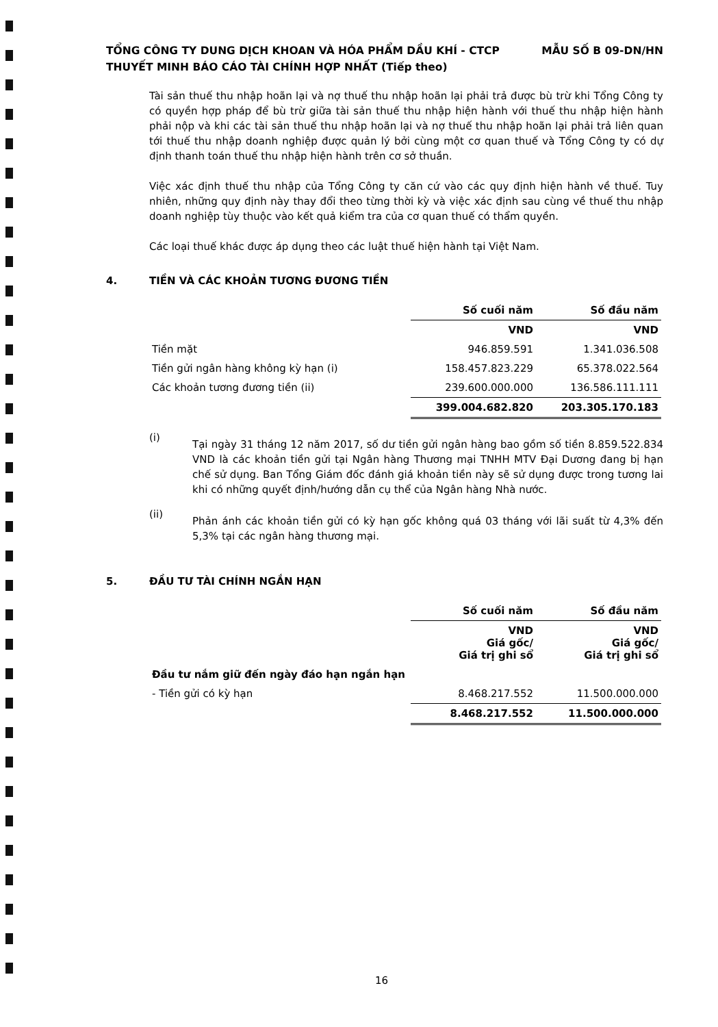TỔNG CÔNG TY DUNG DỊCH KHOAN VÀ HÓA PHẨM DẦU KHÍ - CTCP MẪU SỐ B 09-DN/HN
THUYẾT MINH BÁO CÁO TÀI CHÍNH HỢP NHẤT (Tiếp theo)
Tài sản thuế thu nhập hoãn lại và nợ thuế thu nhập hoãn lại phải trả được bù trừ khi Tổng Công ty có quyền hợp pháp để bù trừ giữa tài sản thuế thu nhập hiện hành với thuế thu nhập hiện hành phải nộp và khi các tài sản thuế thu nhập hoãn lại và nợ thuế thu nhập hoãn lại phải trả liên quan tới thuế thu nhập doanh nghiệp được quản lý bởi cùng một cơ quan thuế và Tổng Công ty có dự định thanh toán thuế thu nhập hiện hành trên cơ sở thuần.
Việc xác định thuế thu nhập của Tổng Công ty căn cứ vào các quy định hiện hành về thuế. Tuy nhiên, những quy định này thay đổi theo từng thời kỳ và việc xác định sau cùng về thuế thu nhập doanh nghiệp tùy thuộc vào kết quả kiểm tra của cơ quan thuế có thẩm quyền.
Các loại thuế khác được áp dụng theo các luật thuế hiện hành tại Việt Nam.
4. TIỀN VÀ CÁC KHOẢN TƯƠNG ĐƯƠNG TIỀN
| | Số cuối năm | Số đầu năm |
| | VND | VND |
| Tiền mặt | 946.859.591 | 1.341.036.508 |
| Tiền gửi ngân hàng không kỳ hạn (i) | 158.457.823.229 | 65.378.022.564 |
| Các khoản tương đương tiền (ii) | 239.600.000.000 | 136.586.111.111 |
| | 399.004.682.820 | 203.305.170.183 |
(i)
Tại ngày 31 tháng 12 năm 2017, số dư tiền gửi ngân hàng bao gồm số tiền 8.859.522.834 VND là các khoản tiền gửi tại Ngân hàng Thương mại TNHH MTV Đại Dương đang bị hạn chế sử dụng. Ban Tổng Giám đốc đánh giá khoản tiền này sẽ sử dụng được trong tương lai khi có những quyết định/hướng dẫn cụ thể của Ngân hàng Nhà nước.
(ii)
Phản ánh các khoản tiền gửi có kỳ hạn gốc không quá 03 tháng với lãi suất từ 4,3% đến 5,3% tại các ngân hàng thương mại.
5. ĐẦU TƯ TÀI CHÍNH NGẮN HẠN
| | Số cuối năm | Số đầu năm |
| | VND Giá gốc/ Giá trị ghi sổ | VND Giá gốc/ Giá trị ghi sổ |
| Đầu tư nắm giữ đến ngày đáo hạn ngắn hạn | | |
| - Tiền gửi có kỳ hạn | 8.468.217.552 | 11.500.000.000 |
| | 8.468.217.552 | 11.500.000.000 |
16